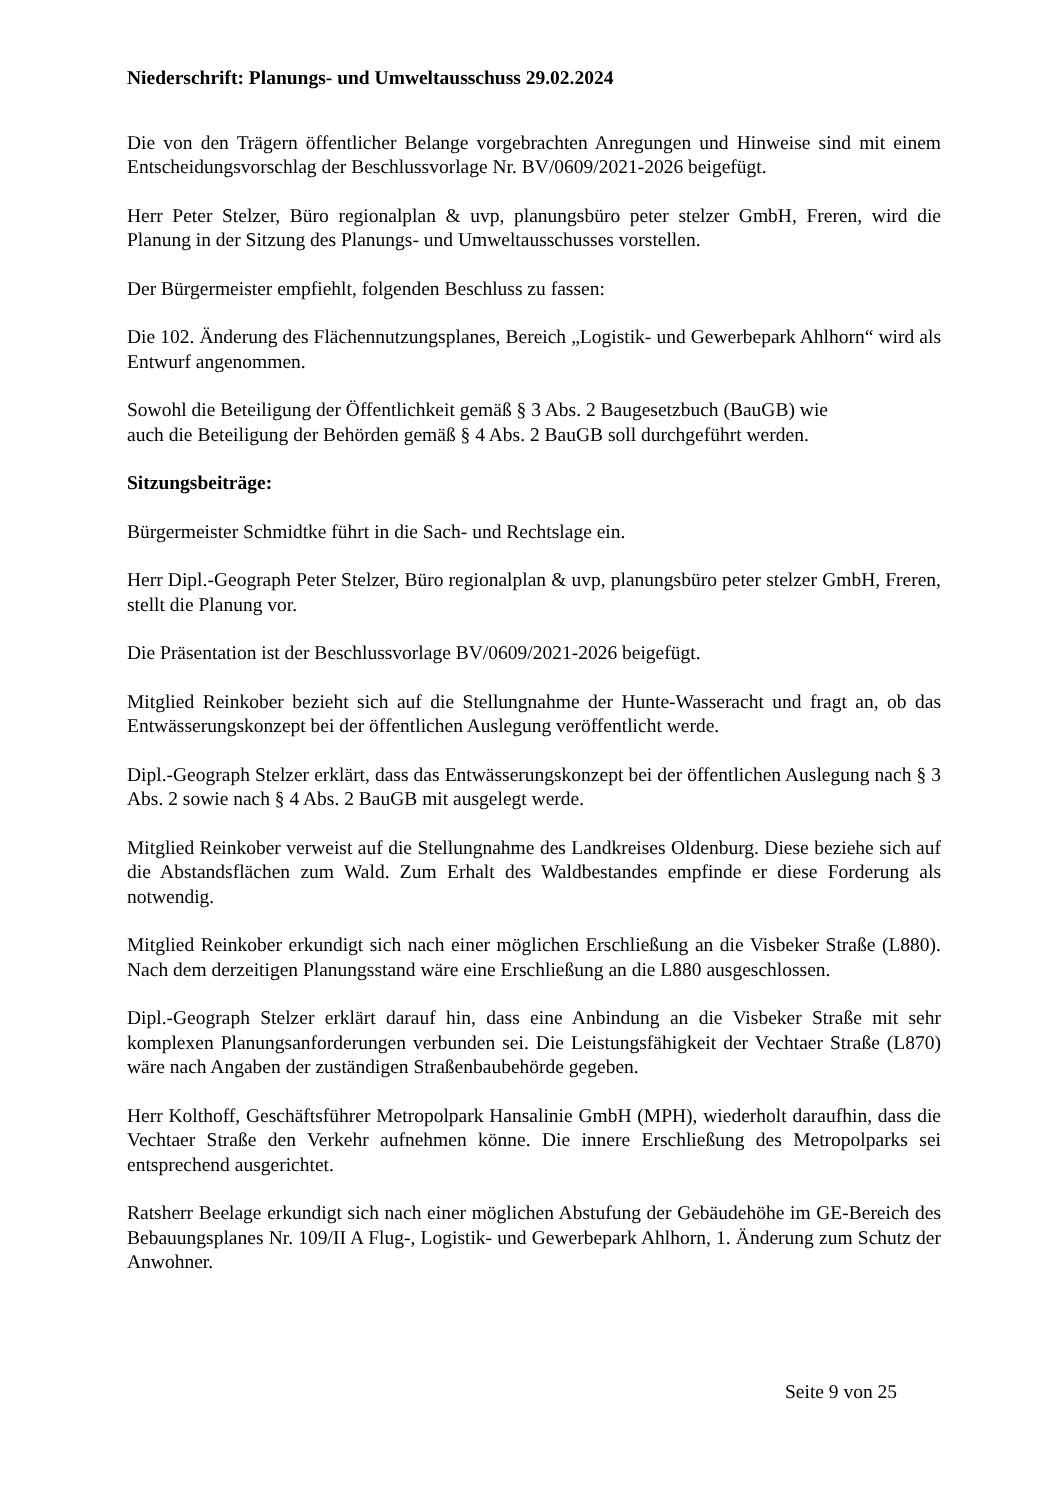Niederschrift: Planungs- und Umweltausschuss 29.02.2024
Die von den Trägern öffentlicher Belange vorgebrachten Anregungen und Hinweise sind mit einem Entscheidungsvorschlag der Beschlussvorlage Nr. BV/0609/2021-2026 beigefügt.
Herr Peter Stelzer, Büro regionalplan & uvp, planungsbüro peter stelzer GmbH, Freren, wird die Planung in der Sitzung des Planungs- und Umweltausschusses vorstellen.
Der Bürgermeister empfiehlt, folgenden Beschluss zu fassen:
Die 102. Änderung des Flächennutzungsplanes, Bereich „Logistik- und Gewerbepark Ahlhorn“ wird als Entwurf angenommen.
Sowohl die Beteiligung der Öffentlichkeit gemäß § 3 Abs. 2 Baugesetzbuch (BauGB) wie
auch die Beteiligung der Behörden gemäß § 4 Abs. 2 BauGB soll durchgeführt werden.
Sitzungsbeiträge:
Bürgermeister Schmidtke führt in die Sach- und Rechtslage ein.
Herr Dipl.-Geograph Peter Stelzer, Büro regionalplan & uvp, planungsbüro peter stelzer GmbH, Freren, stellt die Planung vor.
Die Präsentation ist der Beschlussvorlage BV/0609/2021-2026 beigefügt.
Mitglied Reinkober bezieht sich auf die Stellungnahme der Hunte-Wasseracht und fragt an, ob das Entwässerungskonzept bei der öffentlichen Auslegung veröffentlicht werde.
Dipl.-Geograph Stelzer erklärt, dass das Entwässerungskonzept bei der öffentlichen Auslegung nach § 3 Abs. 2 sowie nach § 4 Abs. 2 BauGB mit ausgelegt werde.
Mitglied Reinkober verweist auf die Stellungnahme des Landkreises Oldenburg. Diese beziehe sich auf die Abstandsflächen zum Wald. Zum Erhalt des Waldbestandes empfinde er diese Forderung als notwendig.
Mitglied Reinkober erkundigt sich nach einer möglichen Erschließung an die Visbeker Straße (L880). Nach dem derzeitigen Planungsstand wäre eine Erschließung an die L880 ausgeschlossen.
Dipl.-Geograph Stelzer erklärt darauf hin, dass eine Anbindung an die Visbeker Straße mit sehr komplexen Planungsanforderungen verbunden sei. Die Leistungsfähigkeit der Vechtaer Straße (L870) wäre nach Angaben der zuständigen Straßenbaubehörde gegeben.
Herr Kolthoff, Geschäftsführer Metropolpark Hansalinie GmbH (MPH), wiederholt daraufhin, dass die Vechtaer Straße den Verkehr aufnehmen könne. Die innere Erschließung des Metropolparks sei entsprechend ausgerichtet.
Ratsherr Beelage erkundigt sich nach einer möglichen Abstufung der Gebäudehöhe im GE-Bereich des Bebauungsplanes Nr. 109/II A Flug-, Logistik- und Gewerbepark Ahlhorn, 1. Änderung zum Schutz der Anwohner.
Seite 9 von 25